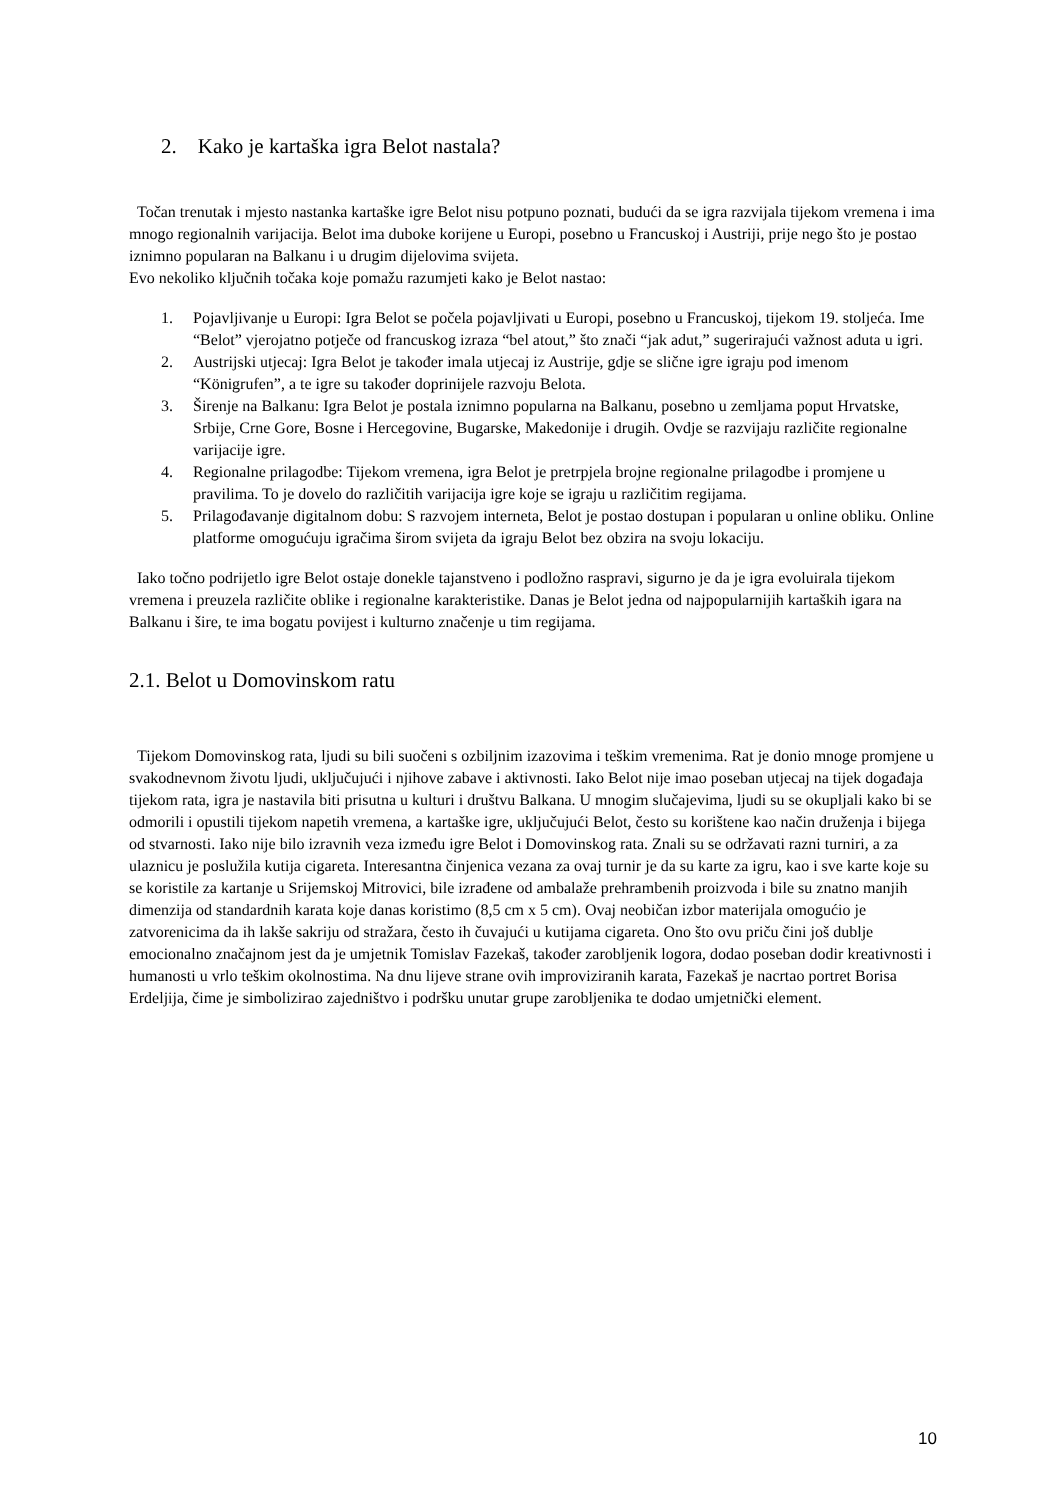2. Kako je kartaška igra Belot nastala?
Točan trenutak i mjesto nastanka kartaške igre Belot nisu potpuno poznati, budući da se igra razvijala tijekom vremena i ima mnogo regionalnih varijacija. Belot ima duboke korijene u Europi, posebno u Francuskoj i Austriji, prije nego što je postao iznimno popularan na Balkanu i u drugim dijelovima svijeta.
Evo nekoliko ključnih točaka koje pomažu razumjeti kako je Belot nastao:
1. Pojavljivanje u Europi: Igra Belot se počela pojavljivati u Europi, posebno u Francuskoj, tijekom 19. stoljeća. Ime “Belot” vjerojatno potječe od francuskog izraza “bel atout,” što znači “jak adut,” sugerirajući važnost aduta u igri.
2. Austrijski utjecaj: Igra Belot je također imala utjecaj iz Austrije, gdje se slične igre igraju pod imenom “Königrufen”, a te igre su također doprinijele razvoju Belota.
3. Širenje na Balkanu: Igra Belot je postala iznimno popularna na Balkanu, posebno u zemljama poput Hrvatske, Srbije, Crne Gore, Bosne i Hercegovine, Bugarske, Makedonije i drugih. Ovdje se razvijaju različite regionalne varijacije igre.
4. Regionalne prilagodbe: Tijekom vremena, igra Belot je pretrpjela brojne regionalne prilagodbe i promjene u pravilima. To je dovelo do različitih varijacija igre koje se igraju u različitim regijama.
5. Prilagođavanje digitalnom dobu: S razvojem interneta, Belot je postao dostupan i popularan u online obliku. Online platforme omogućuju igračima širom svijeta da igraju Belot bez obzira na svoju lokaciju.
Iako točno podrijetlo igre Belot ostaje donekle tajanstveno i podložno raspravi, sigurno je da je igra evoluirala tijekom vremena i preuzela različite oblike i regionalne karakteristike. Danas je Belot jedna od najpopularnijih kartaških igara na Balkanu i šire, te ima bogatu povijest i kulturno značenje u tim regijama.
2.1. Belot u Domovinskom ratu
Tijekom Domovinskog rata, ljudi su bili suočeni s ozbiljnim izazovima i teškim vremenima. Rat je donio mnoge promjene u svakodnevnom životu ljudi, uključujući i njihove zabave i aktivnosti. Iako Belot nije imao poseban utjecaj na tijek događaja tijekom rata, igra je nastavila biti prisutna u kulturi i društvu Balkana. U mnogim slučajevima, ljudi su se okupljali kako bi se odmorili i opustili tijekom napetih vremena, a kartaške igre, uključujući Belot, često su korištene kao način druženja i bijega od stvarnosti. Iako nije bilo izravnih veza između igre Belot i Domovinskog rata. Znali su se održavati razni turniri, a za ulaznicu je poslužila kutija cigareta. Interesantna činjenica vezana za ovaj turnir je da su karte za igru, kao i sve karte koje su se koristile za kartanje u Srijemskoj Mitrovici, bile izrađene od ambalaže prehrambenih proizvoda i bile su znatno manjih dimenzija od standardnih karata koje danas koristimo (8,5 cm x 5 cm). Ovaj neobičan izbor materijala omogućio je zatvorenicima da ih lakše sakriju od stražara, često ih čuvajući u kutijama cigareta. Ono što ovu priču čini još dublje emocionalno značajnom jest da je umjetnik Tomislav Fazekaš, također zarobljenik logora, dodao poseban dodir kreativnosti i humanosti u vrlo teškim okolnostima. Na dnu lijeve strane ovih improviziranih karata, Fazekaš je nacrtao portret Borisa Erdeljija, čime je simbolizirao zajedništvo i podršku unutar grupe zarobljenika te dodao umjetnički element.
10